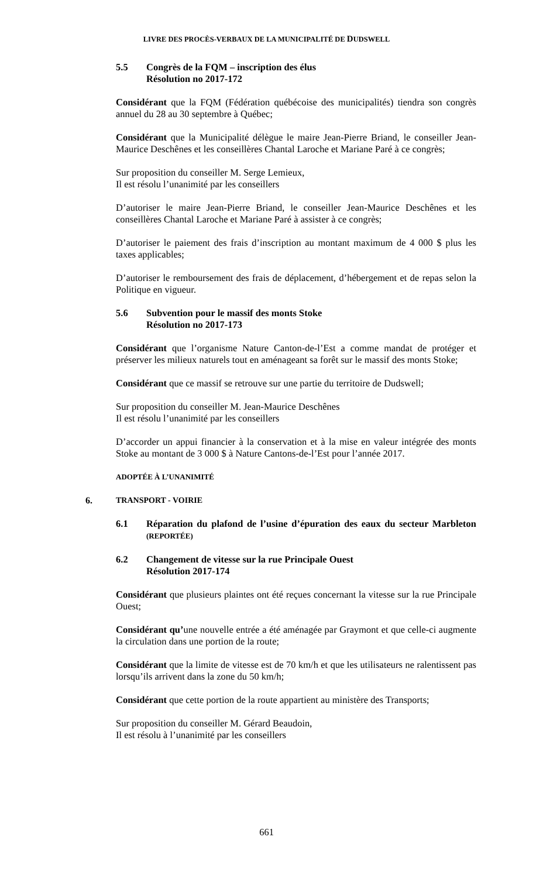LIVRE DES PROCÈS-VERBAUX DE LA MUNICIPALITÉ DE DUDSWELL
5.5 Congrès de la FQM – inscription des élus
Résolution no 2017-172
Considérant que la FQM (Fédération québécoise des municipalités) tiendra son congrès annuel du 28 au 30 septembre à Québec;
Considérant que la Municipalité délègue le maire Jean-Pierre Briand, le conseiller Jean-Maurice Deschênes et les conseillères Chantal Laroche et Mariane Paré à ce congrès;
Sur proposition du conseiller M. Serge Lemieux,
Il est résolu l’unanimité par les conseillers
D’autoriser le maire Jean-Pierre Briand, le conseiller Jean-Maurice Deschênes et les conseillères Chantal Laroche et Mariane Paré à assister à ce congrès;
D’autoriser le paiement des frais d’inscription au montant maximum de 4 000 $ plus les taxes applicables;
D’autoriser le remboursement des frais de déplacement, d’hébergement et de repas selon la Politique en vigueur.
5.6 Subvention pour le massif des monts Stoke
Résolution no 2017-173
Considérant que l’organisme Nature Canton-de-l’Est a comme mandat de protéger et préserver les milieux naturels tout en aménageant sa forêt sur le massif des monts Stoke;
Considérant que ce massif se retrouve sur une partie du territoire de Dudswell;
Sur proposition du conseiller M. Jean-Maurice Deschênes
Il est résolu l’unanimité par les conseillers
D’accorder un appui financier à la conservation et à la mise en valeur intégrée des monts Stoke au montant de 3 000 $ à Nature Cantons-de-l’Est pour l’année 2017.
ADOPTÉE À L’UNANIMITÉ
6. TRANSPORT - VOIRIE
6.1 Réparation du plafond de l’usine d’épuration des eaux du secteur Marbleton (REPORTÉE)
6.2 Changement de vitesse sur la rue Principale Ouest
Résolution 2017-174
Considérant que plusieurs plaintes ont été reçues concernant la vitesse sur la rue Principale Ouest;
Considérant qu’une nouvelle entrée a été aménagée par Graymont et que celle-ci augmente la circulation dans une portion de la route;
Considérant que la limite de vitesse est de 70 km/h et que les utilisateurs ne ralentissent pas lorsqu’ils arrivent dans la zone du 50 km/h;
Considérant que cette portion de la route appartient au ministère des Transports;
Sur proposition du conseiller M. Gérard Beaudoin,
Il est résolu à l’unanimité par les conseillers
661